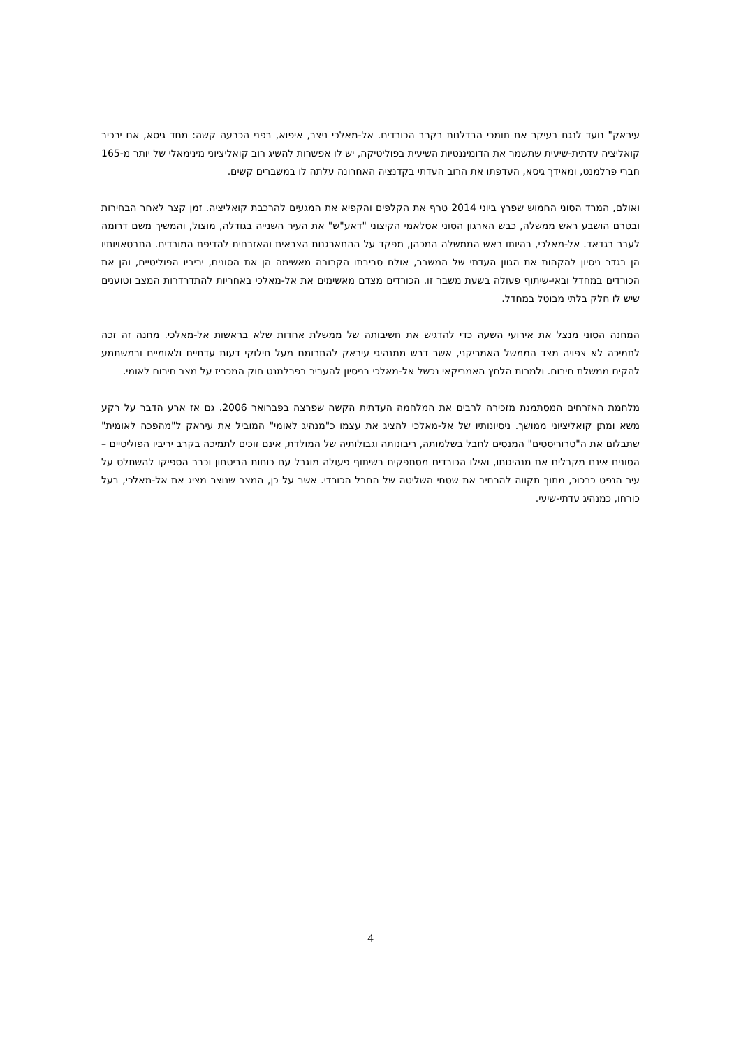עיראק" נועד לנגח בעיקר את תומכי הבדלנות בקרב הכורדים. אל-מאלכי ניצב, איפוא, בפני הכרעה קשה: מחד גיסא, אם ירכיב קואליציה עדתית-שיעית שתשמר את הדומיננטיות השיעית בפוליטיקה, יש לו אפשרות להשיג רוב קואליציוני מינימאלי של יותר מ-165 חברי פרלמנט, ומאידך גיסא, העדפתו את הרוב העדתי בקדנציה האחרונה עלתה לו במשברים קשים.
ואולם, המרד הסוני החמוש שפרץ ביוני 2014 טרף את הקלפים והקפיא את המגעים להרכבת קואליציה. זמן קצר לאחר הבחירות ובטרם הושבע ראש ממשלה, כבש הארגון הסוני אסלאמי הקיצוני "דאע"ש" את העיר השנייה בגודלה, מוצול, והמשיך משם דרומה לעבר בגדאד. אל-מאלכי, בהיותו ראש הממשלה המכהן, מפקד על ההתארגנות הצבאית והאזרחית להדיפת המורדים. התבטאויותיו הן בגדר ניסיון להקהות את הגוון העדתי של המשבר, אולם סביבתו הקרובה מאשימה הן את הסונים, יריביו הפוליטיים, והן את הכורדים במחדל ובאי-שיתוף פעולה בשעת משבר זו. הכורדים מצדם מאשימים את אל-מאלכי באחריות להתדרדרות המצב וטוענים שיש לו חלק בלתי מבוטל במחדל.
המחנה הסוני מנצל את אירועי השעה כדי להדגיש את חשיבותה של ממשלת אחדות שלא בראשות אל-מאלכי. מחנה זה זכה לתמיכה לא צפויה מצד הממשל האמריקני, אשר דרש ממנהיגי עיראק להתרומם מעל חילוקי דעות עדתיים ולאומיים ובמשתמע להקים ממשלת חירום. ולמרות הלחץ האמריקאי נכשל אל-מאלכי בניסיון להעביר בפרלמנט חוק המכריז על מצב חירום לאומי.
מלחמת האזרחים המסתמנת מזכירה לרבים את המלחמה העדתית הקשה שפרצה בפברואר 2006. גם אז ארע הדבר על רקע משא ומתן קואליציוני ממושך. ניסיונותיו של אל-מאלכי להציג את עצמו כ"מנהיג לאומי" המוביל את עיראק ל"מהפכה לאומית" שתבלום את ה"טרוריסטים" המנסים לחבל בשלמותה, ריבונותה וגבולותיה של המולדת, אינם זוכים לתמיכה בקרב יריביו הפוליטיים – הסונים אינם מקבלים את מנהיגותו, ואילו הכורדים מסתפקים בשיתוף פעולה מוגבל עם כוחות הביטחון וכבר הספיקו להשתלט על עיר הנפט כרכוכ, מתוך תקווה להרחיב את שטחי השליטה של החבל הכורדי. אשר על כן, המצב שנוצר מציג את אל-מאלכי, בעל כורחו, כמנהיג עדתי-שיעי.
4